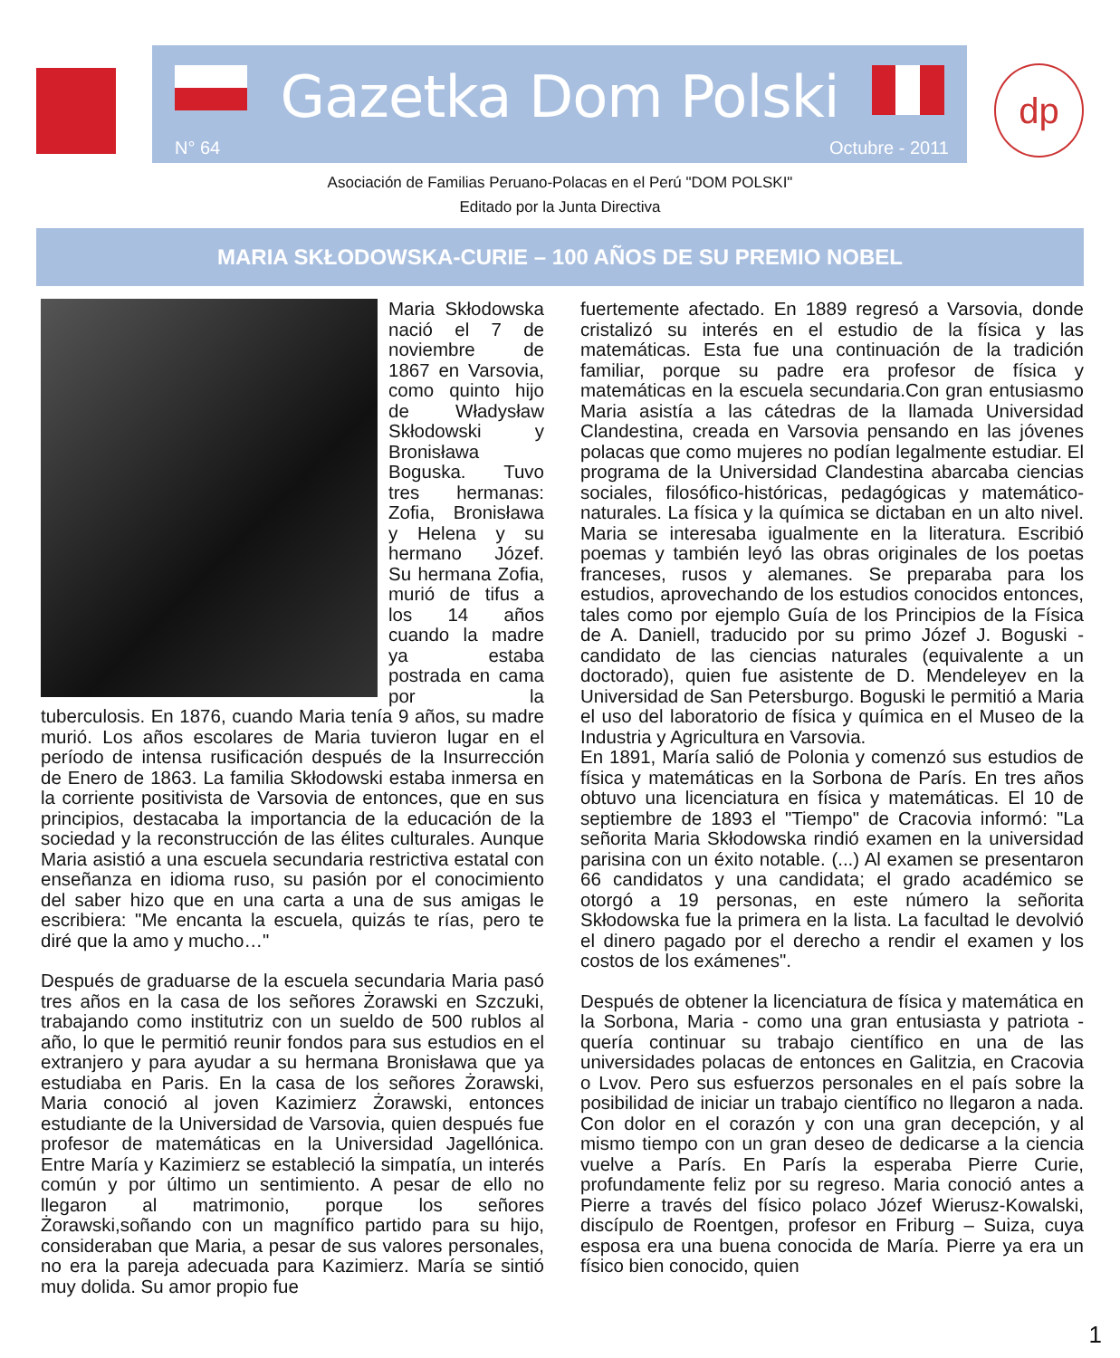Gazetka Dom Polski
N° 64 Octubre - 2011
dp
Asociación de Familias Peruano-Polacas en el Perú "DOM POLSKI"
Editado por la Junta Directiva
MARIA SKŁODOWSKA-CURIE – 100 AÑOS DE SU PREMIO NOBEL
Maria Skłodowska nació el 7 de noviembre de 1867 en Varsovia, como quinto hijo de Władysław Skłodowski y Bronisława Boguska. Tuvo tres hermanas: Zofia, Bronisława y Helena y su hermano Józef. Su hermana Zofia, murió de tifus a los 14 años cuando la madre ya estaba postrada en cama por la tuberculosis. En 1876, cuando Maria tenía 9 años, su madre murió. Los años escolares de Maria tuvieron lugar en el período de intensa rusificación después de la Insurrección de Enero de 1863. La familia Skłodowski estaba inmersa en la corriente positivista de Varsovia de entonces, que en sus principios, destacaba la importancia de la educación de la sociedad y la reconstrucción de las élites culturales. Aunque Maria asistió a una escuela secundaria restrictiva estatal con enseñanza en idioma ruso, su pasión por el conocimiento del saber hizo que en una carta a una de sus amigas le escribiera: "Me encanta la escuela, quizás te rías, pero te diré que la amo y mucho…"
Después de graduarse de la escuela secundaria Maria pasó tres años en la casa de los señores Żorawski en Szczuki, trabajando como institutriz con un sueldo de 500 rublos al año, lo que le permitió reunir fondos para sus estudios en el extranjero y para ayudar a su hermana Bronisława que ya estudiaba en Paris. En la casa de los señores Żorawski, Maria conoció al joven Kazimierz Żorawski, entonces estudiante de la Universidad de Varsovia, quien después fue profesor de matemáticas en la Universidad Jagellónica. Entre María y Kazimierz se estableció la simpatía, un interés común y por último un sentimiento. A pesar de ello no llegaron al matrimonio, porque los señores Żorawski,soñando con un magnífico partido para su hijo, consideraban que Maria, a pesar de sus valores personales, no era la pareja adecuada para Kazimierz. María se sintió muy dolida. Su amor propio fue
fuertemente afectado. En 1889 regresó a Varsovia, donde cristalizó su interés en el estudio de la física y las matemáticas. Esta fue una continuación de la tradición familiar, porque su padre era profesor de física y matemáticas en la escuela secundaria.Con gran entusiasmo Maria asistía a las cátedras de la llamada Universidad Clandestina, creada en Varsovia pensando en las jóvenes polacas que como mujeres no podían legalmente estudiar. El programa de la Universidad Clandestina abarcaba ciencias sociales, filosófico-históricas, pedagógicas y matemático-naturales. La física y la química se dictaban en un alto nivel. Maria se interesaba igualmente en la literatura. Escribió poemas y también leyó las obras originales de los poetas franceses, rusos y alemanes. Se preparaba para los estudios, aprovechando de los estudios conocidos entonces, tales como por ejemplo Guía de los Principios de la Física de A. Daniell, traducido por su primo Józef J. Boguski - candidato de las ciencias naturales (equivalente a un doctorado), quien fue asistente de D. Mendeleyev en la Universidad de San Petersburgo. Boguski le permitió a Maria el uso del laboratorio de física y química en el Museo de la Industria y Agricultura en Varsovia.
En 1891, María salió de Polonia y comenzó sus estudios de física y matemáticas en la Sorbona de París. En tres años obtuvo una licenciatura en física y matemáticas. El 10 de septiembre de 1893 el "Tiempo" de Cracovia informó: "La señorita Maria Skłodowska rindió examen en la universidad parisina con un éxito notable. (...) Al examen se presentaron 66 candidatos y una candidata; el grado académico se otorgó a 19 personas, en este número la señorita Skłodowska fue la primera en la lista. La facultad le devolvió el dinero pagado por el derecho a rendir el examen y los costos de los exámenes".
Después de obtener la licenciatura de física y matemática en la Sorbona, Maria - como una gran entusiasta y patriota - quería continuar su trabajo científico en una de las universidades polacas de entonces en Galitzia, en Cracovia o Lvov. Pero sus esfuerzos personales en el país sobre la posibilidad de iniciar un trabajo científico no llegaron a nada. Con dolor en el corazón y con una gran decepción, y al mismo tiempo con un gran deseo de dedicarse a la ciencia vuelve a París. En París la esperaba Pierre Curie, profundamente feliz por su regreso. Maria conoció antes a Pierre a través del físico polaco Józef Wierusz-Kowalski, discípulo de Roentgen, profesor en Friburg – Suiza, cuya esposa era una buena conocida de María. Pierre ya era un físico bien conocido, quien
1